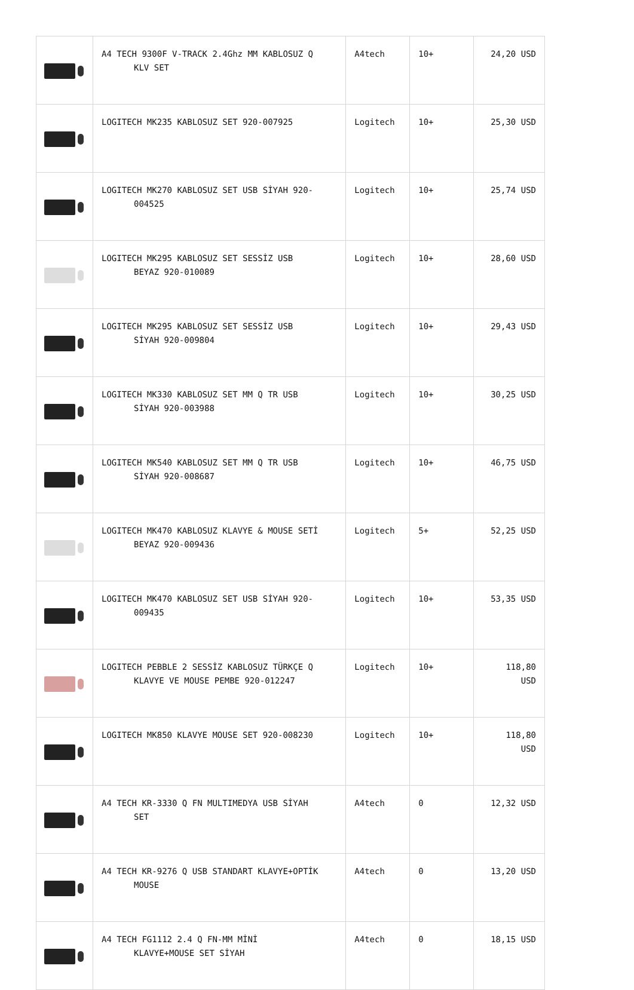| | A4 TECH 9300F V-TRACK 2.4Ghz MM KABLOSUZ Q KLV SET | A4tech | 10+ | 24,20 USD |
| | LOGITECH MK235 KABLOSUZ SET 920-007925 | Logitech | 10+ | 25,30 USD |
| | LOGITECH MK270 KABLOSUZ SET USB SİYAH 920- 004525 | Logitech | 10+ | 25,74 USD |
| | LOGITECH MK295 KABLOSUZ SET SESSİZ USB BEYAZ 920-010089 | Logitech | 10+ | 28,60 USD |
| | LOGITECH MK295 KABLOSUZ SET SESSİZ USB SİYAH 920-009804 | Logitech | 10+ | 29,43 USD |
| | LOGITECH MK330 KABLOSUZ SET MM Q TR USB SİYAH 920-003988 | Logitech | 10+ | 30,25 USD |
| | LOGITECH MK540 KABLOSUZ SET MM Q TR USB SİYAH 920-008687 | Logitech | 10+ | 46,75 USD |
| | LOGITECH MK470 KABLOSUZ KLAVYE & MOUSE SETİ BEYAZ 920-009436 | Logitech | 5+ | 52,25 USD |
| | LOGITECH MK470 KABLOSUZ SET USB SİYAH 920- 009435 | Logitech | 10+ | 53,35 USD |
| | LOGITECH PEBBLE 2 SESSİZ KABLOSUZ TÜRKÇE Q KLAVYE VE MOUSE PEMBE 920-012247 | Logitech | 10+ | 118,80 USD |
| | LOGITECH MK850 KLAVYE MOUSE SET 920-008230 | Logitech | 10+ | 118,80 USD |
| | A4 TECH KR-3330 Q FN MULTIMEDYA USB SİYAH SET | A4tech | 0 | 12,32 USD |
| | A4 TECH KR-9276 Q USB STANDART KLAVYE+OPTİK MOUSE | A4tech | 0 | 13,20 USD |
| | A4 TECH FG1112 2.4 Q FN-MM MİNİ KLAVYE+MOUSE SET SİYAH | A4tech | 0 | 18,15 USD |